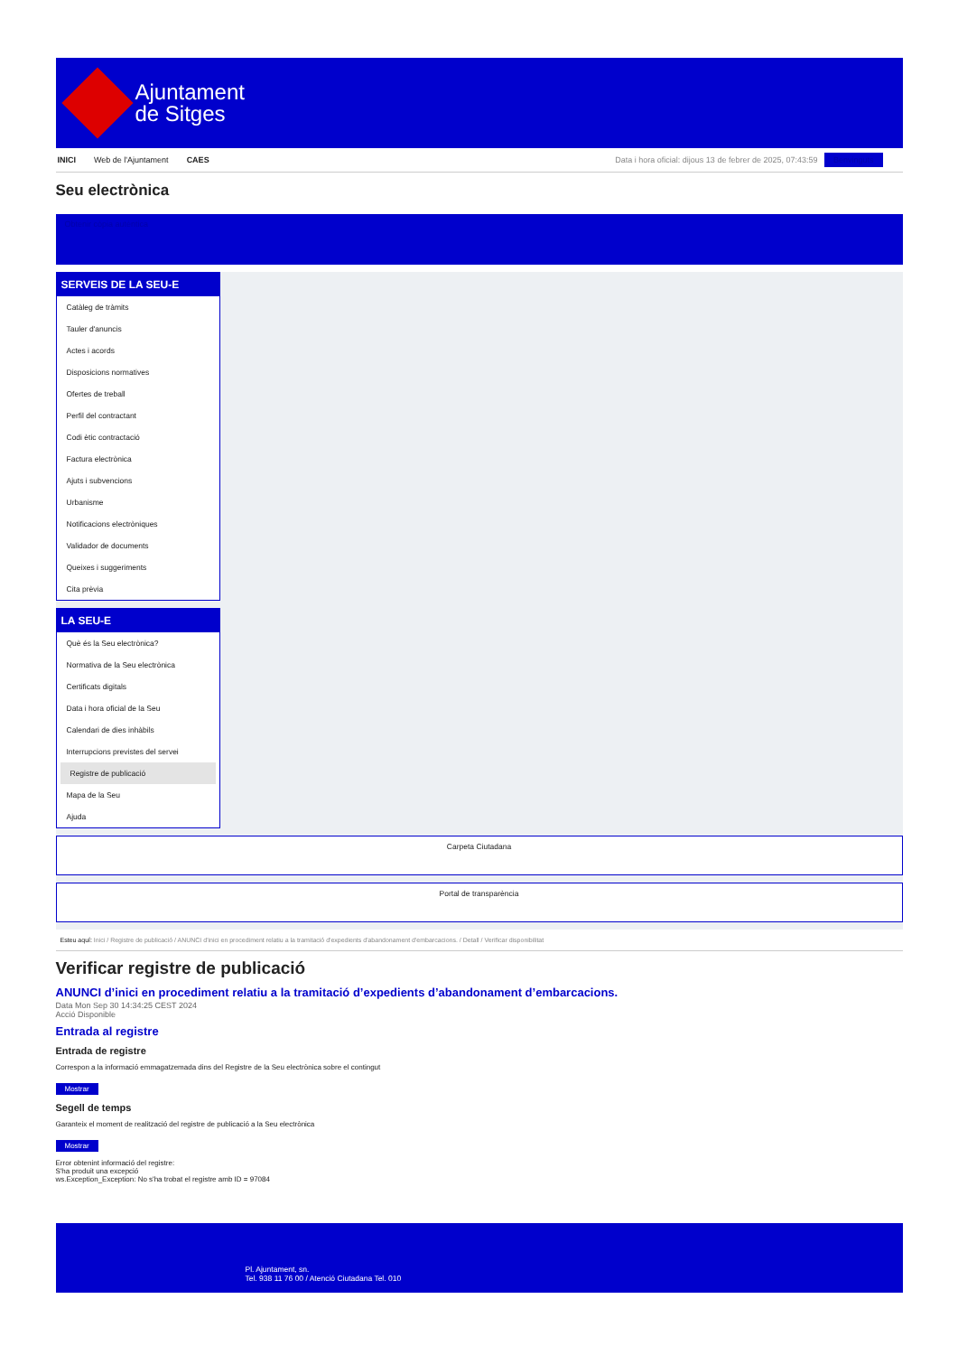Ajuntament
de Sitges
INICI Web de l'Ajuntament CAES Data i hora oficial: dijous 13 de febrer de 2025, 07:43:59 Benvinguts
Seu electrònica
Obtenir còpia autèntica
SERVEIS DE LA SEU-E
Catàleg de tràmits
Tauler d'anuncis
Actes i acords
Disposicions normatives
Ofertes de treball
Perfil del contractant
Codi ètic contractació
Factura electrònica
Ajuts i subvencions
Urbanisme
Notificacions electròniques
Validador de documents
Queixes i suggeriments
Cita prèvia
LA SEU-E
Què és la Seu electrònica?
Normativa de la Seu electrònica
Certificats digitals
Data i hora oficial de la Seu
Calendari de dies inhàbils
Interrupcions previstes del servei
Registre de publicació
Mapa de la Seu
Ajuda
Carpeta Ciutadana
Portal de transparència
Esteu aquí: Inici / Registre de publicació / ANUNCI d'inici en procediment relatiu a la tramitació d'expedients d'abandonament d'embarcacions. / Detall / Verificar disponibilitat
Verificar registre de publicació
ANUNCI d’inici en procediment relatiu a la tramitació d’expedients d’abandonament d’embarcacions.
Data Mon Sep 30 14:34:25 CEST 2024
Acció Disponible
Entrada al registre
Entrada de registre
Correspon a la informació emmagatzemada dins del Registre de la Seu electrònica sobre el contingut
Mostrar
Segell de temps
Garanteix el moment de realització del registre de publicació a la Seu electrònica
Mostrar
Error obtenint informació del registre:
S'ha produit una excepció
ws.Exception_Exception: No s'ha trobat el registre amb ID = 97084
Pl. Ajuntament, sn.
Tel. 938 11 76 00 / Atenció Ciutadana Tel. 010